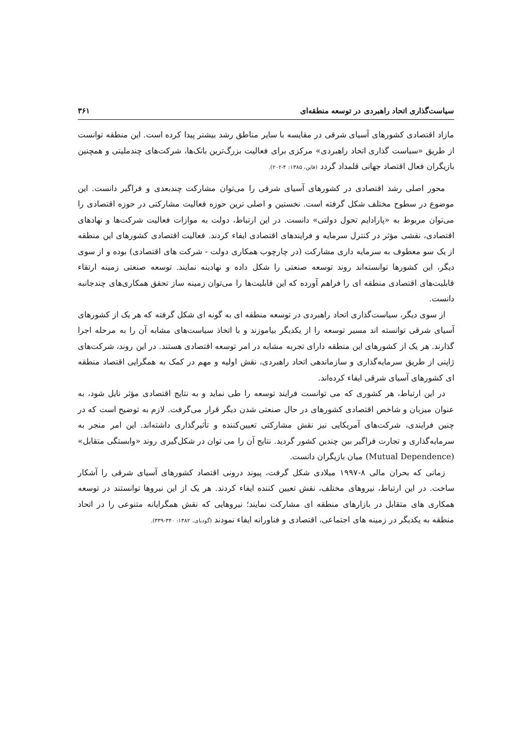سیاست‌گذاری اتحاد راهبردی در توسعه منطقه‌ای ۳۶۱
مازاد اقتصادی کشورهای آسیای شرقی در مقایسه با سایر مناطق رشد بیشتر پیدا کرده است. این منطقه توانست از طریق «سیاست گذاری اتحاد راهبردی» مرکزی برای فعالیت بزرگ‌ترین بانک‌ها، شرکت‌های چندملیتی و همچنین بازیگران فعال اقتصاد جهانی قلمداد گردد (فاین، ۱۳۸۵: ۴-۲۰۲).
محور اصلی رشد اقتصادی در کشورهای آسیای شرقی را می‌توان مشارکت چندبعدی و فراگیر دانست. این موضوع در سطوح مختلف شکل گرفته است. نخستین و اصلی ترین حوزه فعالیت مشارکتی در حوزه اقتصادی را می‌توان مربوط به «پارادایم تحول دولتی» دانست. در این ارتباط، دولت به موازات فعالیت شرکت‌ها و نهادهای اقتصادی، نقشی مؤثر در کنترل سرمایه و فرایندهای اقتصادی ایفاء کردند. فعالیت اقتصادی کشورهای این منطقه از یک سو معطوف به سرمایه داری مشارکت (در چارچوب همکاری دولت - شرکت های اقتصادی) بوده و از سوی دیگر، این کشورها توانسته‌اند روند توسعه صنعتی را شکل داده و نهادینه نمایند. توسعه صنعتی زمینه ارتقاء قابلیت‌های اقتصادی منطقه ای را فراهم آورده که این قابلیت‌ها را می‌توان زمینه ساز تحقق همکاری‌های چندجانبه دانست.
از سوی دیگر، سیاست‌گذاری اتحاد راهبردی در توسعه منطقه ای به گونه ای شکل گرفته که هر یک از کشورهای آسیای شرقی توانسته اند مسیر توسعه را از یکدیگر بیاموزند و با اتخاذ سیاست‌های مشابه آن را به مرحله اجرا گذارند. هر یک از کشورهای این منطقه دارای تجربه مشابه در امر توسعه اقتصادی هستند. در این روند، شرکت‌های ژاپنی از طریق سرمایه‌گذاری و سازماندهی اتحاد راهبردی، نقش اولیه و مهم در کمک به همگرایی اقتصاد منطقه ای کشورهای آسیای شرقی ایفاء کرده‌اند.
در این ارتباط، هر کشوری که می توانست فرایند توسعه را طی نماید و به نتایج اقتصادی مؤثر نایل شود، به عنوان میزبان و شاخص اقتصادی کشورهای در حال صنعتی شدن دیگر قرار می‌گرفت. لازم به توضیح است که در چنین فرایندی، شرکت‌های آمریکایی نیز نقش مشارکتی تعیین‌کننده و تأثیرگذاری داشته‌اند. این امر منجر به سرمایه‌گذاری و تجارت فراگیر بین چندین کشور گردید. نتایج آن را می توان در شکل‌گیری روند «وابستگی متقابل» (Mutual Dependence) میان بازیگران دانست.
زمانی که بحران مالی ۸-۱۹۹۷ میلادی شکل گرفت، پیوند درونی اقتصاد کشورهای آسیای شرقی را آشکار ساخت. در این ارتباط، نیروهای مختلف، نقش تعیین کننده ایفاء کردند. هر یک از این نیروها توانستند در توسعه همکاری های متقابل در بازارهای منطقه ای مشارکت نمایند؛ نیروهایی که نقش همگرایانه متنوعی را در اتحاد منطقه به یکدیگر در زمینه های اجتماعی، اقتصادی و فناورانه ایفاء نمودند (گودبای، ۱۳۸۲: ۳۴۰-۳۳۹).